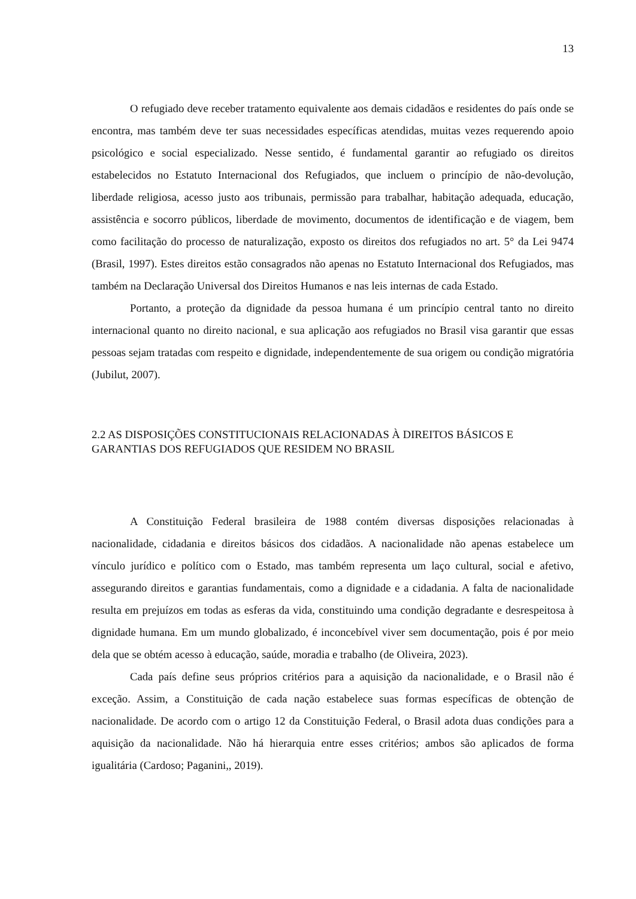13
O refugiado deve receber tratamento equivalente aos demais cidadãos e residentes do país onde se encontra, mas também deve ter suas necessidades específicas atendidas, muitas vezes requerendo apoio psicológico e social especializado. Nesse sentido, é fundamental garantir ao refugiado os direitos estabelecidos no Estatuto Internacional dos Refugiados, que incluem o princípio de não-devolução, liberdade religiosa, acesso justo aos tribunais, permissão para trabalhar, habitação adequada, educação, assistência e socorro públicos, liberdade de movimento, documentos de identificação e de viagem, bem como facilitação do processo de naturalização, exposto os direitos dos refugiados no art. 5° da Lei 9474 (Brasil, 1997). Estes direitos estão consagrados não apenas no Estatuto Internacional dos Refugiados, mas também na Declaração Universal dos Direitos Humanos e nas leis internas de cada Estado.
Portanto, a proteção da dignidade da pessoa humana é um princípio central tanto no direito internacional quanto no direito nacional, e sua aplicação aos refugiados no Brasil visa garantir que essas pessoas sejam tratadas com respeito e dignidade, independentemente de sua origem ou condição migratória (Jubilut, 2007).
2.2 AS DISPOSIÇÕES CONSTITUCIONAIS RELACIONADAS À DIREITOS BÁSICOS E GARANTIAS DOS REFUGIADOS QUE RESIDEM NO BRASIL
A Constituição Federal brasileira de 1988 contém diversas disposições relacionadas à nacionalidade, cidadania e direitos básicos dos cidadãos. A nacionalidade não apenas estabelece um vínculo jurídico e político com o Estado, mas também representa um laço cultural, social e afetivo, assegurando direitos e garantias fundamentais, como a dignidade e a cidadania. A falta de nacionalidade resulta em prejuízos em todas as esferas da vida, constituindo uma condição degradante e desrespeitosa à dignidade humana. Em um mundo globalizado, é inconcebível viver sem documentação, pois é por meio dela que se obtém acesso à educação, saúde, moradia e trabalho (de Oliveira, 2023).
Cada país define seus próprios critérios para a aquisição da nacionalidade, e o Brasil não é exceção. Assim, a Constituição de cada nação estabelece suas formas específicas de obtenção de nacionalidade. De acordo com o artigo 12 da Constituição Federal, o Brasil adota duas condições para a aquisição da nacionalidade. Não há hierarquia entre esses critérios; ambos são aplicados de forma igualitária (Cardoso; Paganini,, 2019).